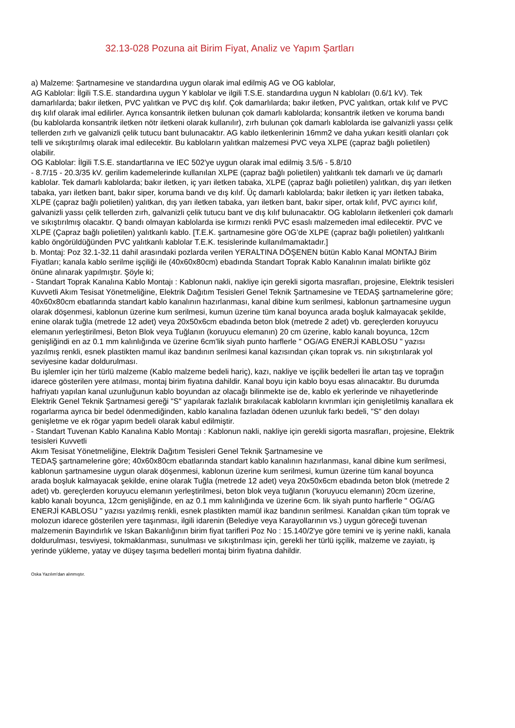32.13-028 Pozuna ait Birim Fiyat, Analiz ve Yapım Şartları
a) Malzeme: Şartnamesine ve standardına uygun olarak imal edilmiş AG ve OG kablolar,
AG Kablolar: İlgili T.S.E. standardına uygun Y kablolar ve ilgili T.S.E. standardına uygun N kabloları (0.6/1 kV). Tek damarlılarda; bakır iletken, PVC yalıtkan ve PVC dış kılıf. Çok damarlılarda; bakır iletken, PVC yalıtkan, ortak kılıf ve PVC dış kılıf olarak imal edilirler. Ayrıca konsantrik iletken bulunan çok damarlı kablolarda; konsantrik iletken ve koruma bandı (bu kablolarda konsantrik iletken nötr iletkeni olarak kullanılır), zırh bulunan çok damarlı kablolarda ise galvanizli yassı çelik tellerden zırh ve galvanizli çelik tutucu bant bulunacaktır. AG kablo iletkenlerinin 16mm2 ve daha yukarı kesitli olanları çok telli ve sıkıştırılmış olarak imal edilecektir. Bu kabloların yalıtkan malzemesi PVC veya XLPE (çapraz bağlı polietilen) olabilir.
OG Kablolar: İlgili T.S.E. standartlarına ve IEC 502'ye uygun olarak imal edilmiş 3.5/6 - 5.8/10
- 8.7/15 - 20.3/35 kV. gerilim kademelerinde kullanılan XLPE (çapraz bağlı polietilen) yalıtkanlı tek damarlı ve üç damarlı kablolar. Tek damarlı kablolarda; bakır iletken, iç yarı iletken tabaka, XLPE (çapraz bağlı polietilen) yalıtkan, dış yarı iletken tabaka, yarı iletken bant, bakır siper, koruma bandı ve dış kılıf. Üç damarlı kablolarda; bakır iletken iç yarı iletken tabaka, XLPE (çapraz bağlı polietilen) yalıtkan, dış yarı iletken tabaka, yarı iletken bant, bakır siper, ortak kılıf, PVC ayırıcı kılıf, galvanizli yassı çelik tellerden zırh, galvanizli çelik tutucu bant ve dış kılıf bulunacaktır. OG kabloların iletkenleri çok damarlı ve sıkıştırılmış olacaktır. Q bandı olmayan kablolarda ise kırmızı renkli PVC esaslı malzemeden imal edilecektir. PVC ve XLPE (Çapraz bağlı polietilen) yalıtkanlı kablo. [T.E.K. şartnamesine göre OG’de XLPE (çapraz bağlı polietilen) yalıtkanlı kablo öngörüldüğünden PVC yalıtkanlı kablolar T.E.K. tesislerinde kullanılmamaktadır.]
b. Montaj: Poz 32.1-32.11 dahil arasındaki pozlarda verilen YERALTINA DÖŞENEN bütün Kablo Kanal MONTAJ Birim Fiyatları; kanala kablo serilme işçiliği ile (40x60x80cm) ebadında Standart Toprak Kablo Kanalının imalatı birlikte göz önüne alınarak yapılmıştır. Şöyle ki;
- Standart Toprak Kanalına Kablo Montajı : Kablonun nakli, nakliye için gerekli sigorta masrafları, projesine, Elektrik tesisleri Kuvvetli Akım Tesisat Yönetmeliğine, Elektrik Dağıtım Tesisleri Genel Teknik Şartnamesine ve TEDAŞ şartnamelerine göre; 40x60x80cm ebatlarında standart kablo kanalının hazırlanması, kanal dibine kum serilmesi, kablonun şartnamesine uygun olarak döşenmesi, kablonun üzerine kum serilmesi, kumun üzerine tüm kanal boyunca arada boşluk kalmayacak şekilde, enine olarak tuğla (metrede 12 adet) veya 20x50x6cm ebadında beton blok (metrede 2 adet) vb. gereçlerden koruyucu elemanın yerleştirilmesi, Beton Blok veya Tuğlanın (koruyucu elemanın) 20 cm üzerine, kablo kanalı boyunca, 12cm genişliğindi en az 0.1 mm kalınlığında ve üzerine 6cm’lik siyah punto harflerle " OG/AG ENERJİ KABLOSU " yazısı yazılmış renkli, esnek plastikten mamul ikaz bandının serilmesi kanal kazısından çıkan toprak vs. nin sıkıştırılarak yol seviyesine kadar doldurulması.
Bu işlemler için her türlü malzeme (Kablo malzeme bedeli hariç), kazı, nakliye ve işçilik bedelleri İle artan taş ve toprağın idarece gösterilen yere atılması, montaj birim fiyatına dahildir. Kanal boyu için kablo boyu esas alınacaktır. Bu durumda hafriyatı yapılan kanal uzunluğunun kablo boyundan az olacağı bilinmekte ise de, kablo ek yerlerinde ve nihayetlerinde Elektrik Genel Teknik Şartnamesi gereği "S" yapılarak fazlalık bırakılacak kabloların kıvrımları için genişletilmiş kanallara ek rogarlarma ayrıca bir bedel ödenmediğinden, kablo kanalına fazladan ödenen uzunluk farkı bedeli, "S" den dolayı genişletme ve ek rögar yapım bedeli olarak kabul edilmiştir.
- Standart Tuvenan Kablo Kanalına Kablo Montajı : Kablonun nakli, nakliye için gerekli sigorta masrafları, projesine, Elektrik tesisleri Kuvvetli
Akım Tesisat Yönetmeliğine, Elektrik Dağıtım Tesisleri Genel Teknik Şartnamesine ve
TEDAŞ şartnamelerine göre; 40x60x80cm ebatlarında standart kablo kanalının hazırlanması, kanal dibine kum serilmesi, kablonun şartnamesine uygun olarak döşenmesi, kablonun üzerine kum serilmesi, kumun üzerine tüm kanal boyunca arada boşluk kalmayacak şekilde, enine olarak Tuğla (metrede 12 adet) veya 20x50x6cm ebadında beton blok (metrede 2 adet) vb. gereçlerden koruyucu elemanın yerleştirilmesi, beton blok veya tuğlanın ('koruyucu elemanın) 20cm üzerine, kablo kanalı boyunca, 12cm genişliğinde, en az 0.1 mm kalınlığında ve üzerine 6cm. lik siyah punto harflerle " OG/AG ENERJİ KABLOSU " yazısı yazılmış renkli, esnek plastikten mamül ikaz bandının serilmesi. Kanaldan çıkan tüm toprak ve molozun idarece gösterilen yere taşınması, ilgili idarenin (Belediye veya Karayollarının vs.) uygun göreceği tuvenan malzemenin Bayındırlık ve Iskan Bakanlığının birim fiyat tarifleri Poz No : 15.140/2'ye göre temini ve iş yerine nakli, kanala doldurulması, tesviyesi, tokmaklanması, sunulması ve sıkıştırılması için, gerekli her türlü işçilik, malzeme ve zayiatı, iş yerinde yükleme, yatay ve düşey taşıma bedelleri montaj birim fiyatına dahildir.
Oska Yazılım'dan alınmıştır.